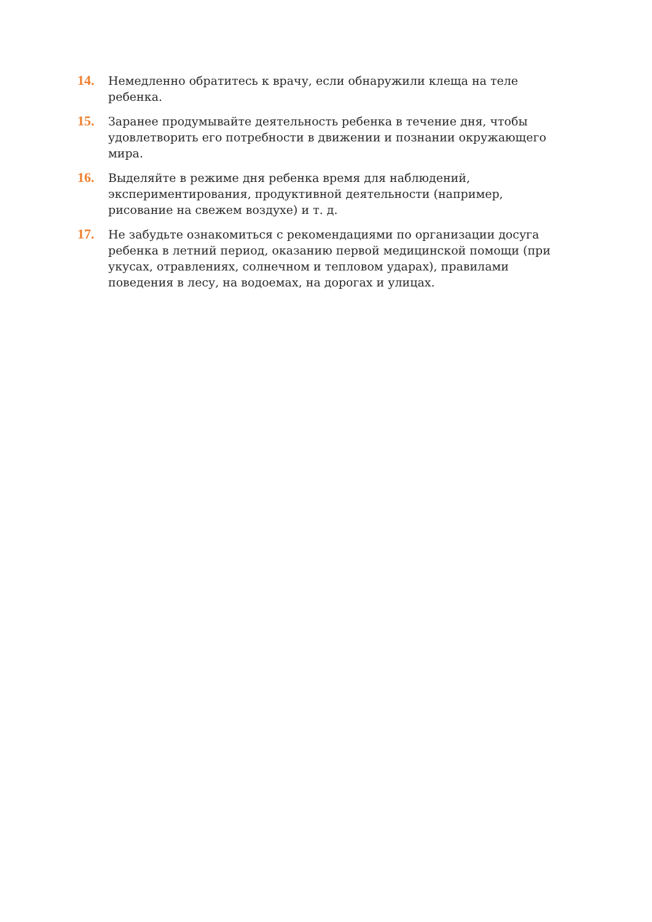14.
Немедленно обратитесь к врачу, если обнаружили клеща на теле ребенка.
15.
Заранее продумывайте деятельность ребенка в течение дня, чтобы удовлетворить его потребности в движении и познании окружающего мира.
16.
Выделяйте в режиме дня ребенка время для наблюдений, экспериментирования, продуктивной деятельности (например, рисование на свежем воздухе) и т. д.
17.
Не забудьте ознакомиться с рекомендациями по организации досуга ребенка в летний период, оказанию первой медицинской помощи (при укусах, отравлениях, солнечном и тепловом ударах), правилами поведения в лесу, на водоемах, на дорогах и улицах.